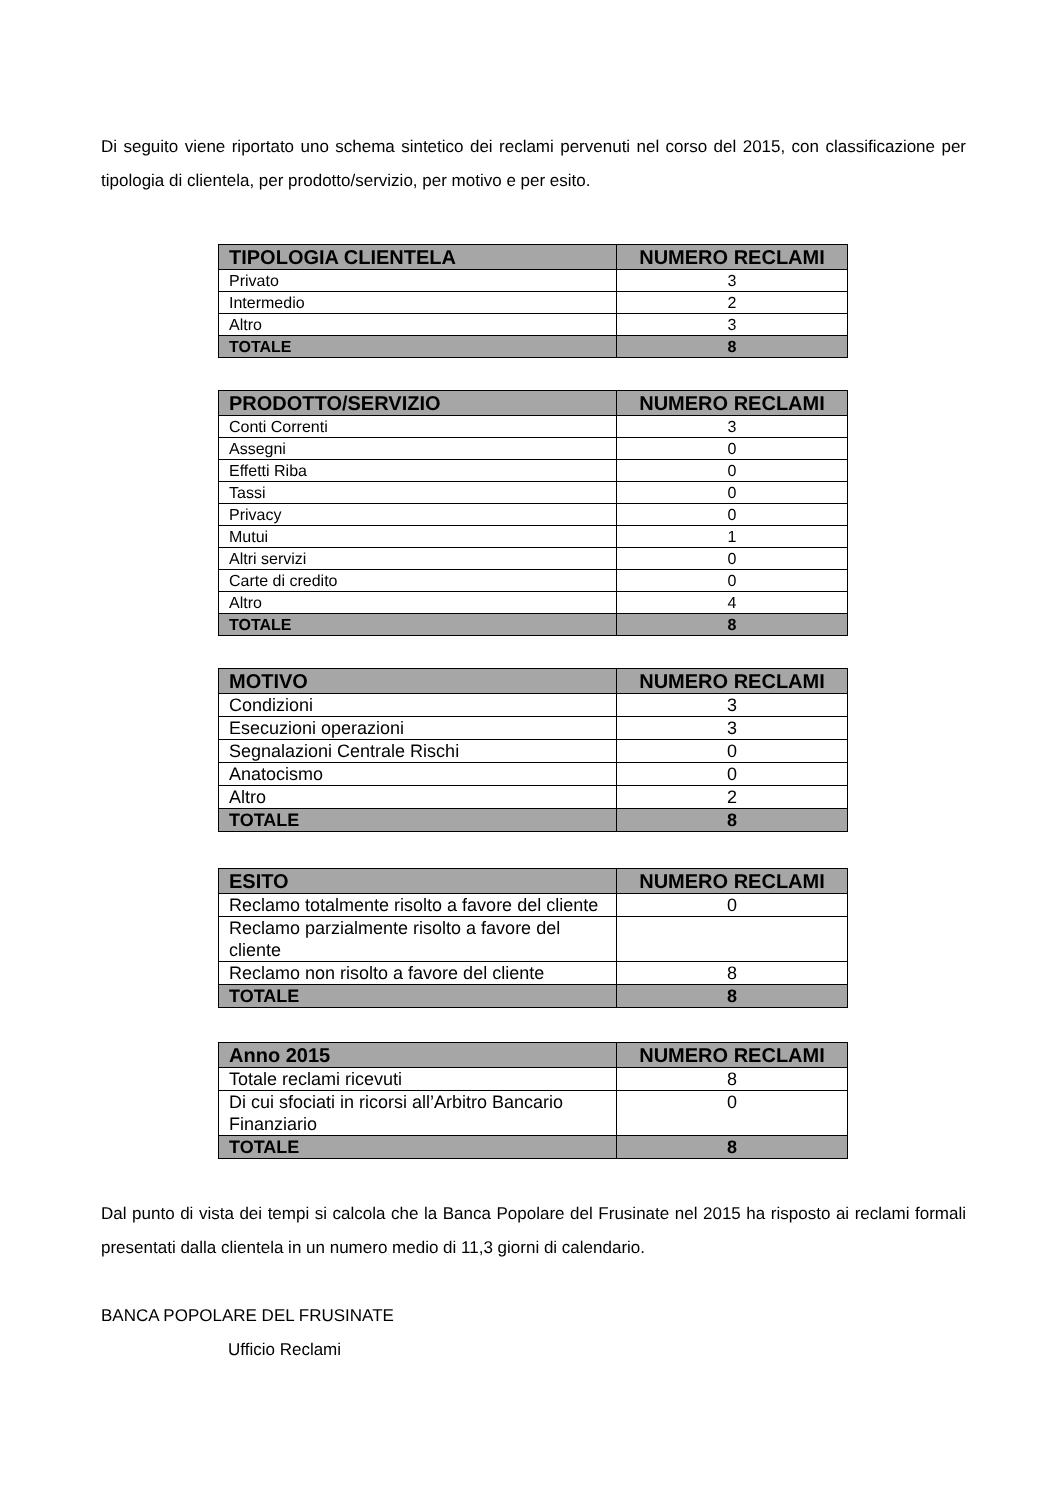Di seguito viene riportato uno schema sintetico dei reclami pervenuti nel corso del 2015, con classificazione per tipologia di clientela, per prodotto/servizio, per motivo e per esito.
| TIPOLOGIA CLIENTELA | NUMERO RECLAMI |
| --- | --- |
| Privato | 3 |
| Intermedio | 2 |
| Altro | 3 |
| TOTALE | 8 |
| PRODOTTO/SERVIZIO | NUMERO RECLAMI |
| --- | --- |
| Conti Correnti | 3 |
| Assegni | 0 |
| Effetti Riba | 0 |
| Tassi | 0 |
| Privacy | 0 |
| Mutui | 1 |
| Altri servizi | 0 |
| Carte di credito | 0 |
| Altro | 4 |
| TOTALE | 8 |
| MOTIVO | NUMERO RECLAMI |
| --- | --- |
| Condizioni | 3 |
| Esecuzioni operazioni | 3 |
| Segnalazioni Centrale Rischi | 0 |
| Anatocismo | 0 |
| Altro | 2 |
| TOTALE | 8 |
| ESITO | NUMERO RECLAMI |
| --- | --- |
| Reclamo totalmente risolto a favore del cliente | 0 |
| Reclamo parzialmente risolto a favore del cliente | |
| Reclamo non risolto a favore del cliente | 8 |
| TOTALE | 8 |
| Anno 2015 | NUMERO RECLAMI |
| --- | --- |
| Totale reclami ricevuti | 8 |
| Di cui sfociati in ricorsi all’Arbitro Bancario Finanziario | 0 |
| TOTALE | 8 |
Dal punto di vista dei tempi si calcola che la Banca Popolare del Frusinate nel 2015 ha risposto ai reclami formali presentati dalla clientela in un numero medio di 11,3 giorni di calendario.
BANCA POPOLARE DEL FRUSINATE
Ufficio Reclami